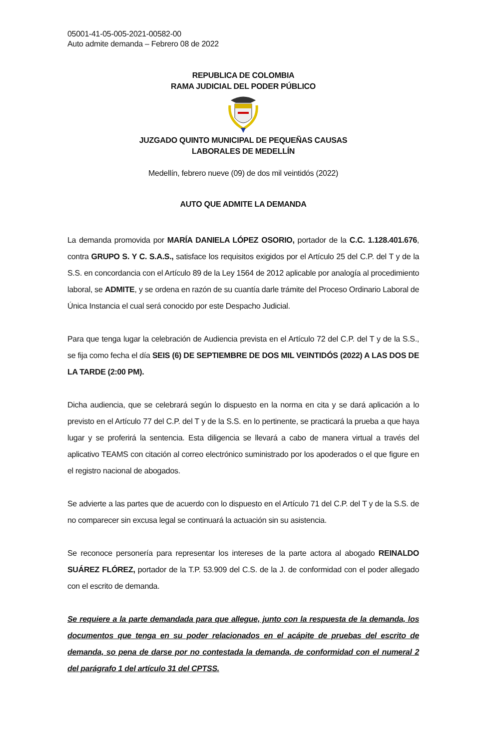05001-41-05-005-2021-00582-00
Auto admite demanda – Febrero 08 de 2022
REPUBLICA DE COLOMBIA
RAMA JUDICIAL DEL PODER PÚBLICO
JUZGADO QUINTO MUNICIPAL DE PEQUEÑAS CAUSAS
LABORALES DE MEDELLÍN
Medellín, febrero nueve (09) de dos mil veintidós (2022)
AUTO QUE ADMITE LA DEMANDA
La demanda promovida por MARÍA DANIELA LÓPEZ OSORIO, portador de la C.C. 1.128.401.676, contra GRUPO S. Y C. S.A.S., satisface los requisitos exigidos por el Artículo 25 del C.P. del T y de la S.S. en concordancia con el Artículo 89 de la Ley 1564 de 2012 aplicable por analogía al procedimiento laboral, se ADMITE, y se ordena en razón de su cuantía darle trámite del Proceso Ordinario Laboral de Única Instancia el cual será conocido por este Despacho Judicial.
Para que tenga lugar la celebración de Audiencia prevista en el Artículo 72 del C.P. del T y de la S.S., se fija como fecha el día SEIS (6) DE SEPTIEMBRE DE DOS MIL VEINTIDÓS (2022) A LAS DOS DE LA TARDE (2:00 PM).
Dicha audiencia, que se celebrará según lo dispuesto en la norma en cita y se dará aplicación a lo previsto en el Artículo 77 del C.P. del T y de la S.S. en lo pertinente, se practicará la prueba a que haya lugar y se proferirá la sentencia. Esta diligencia se llevará a cabo de manera virtual a través del aplicativo TEAMS con citación al correo electrónico suministrado por los apoderados o el que figure en el registro nacional de abogados.
Se advierte a las partes que de acuerdo con lo dispuesto en el Artículo 71 del C.P. del T y de la S.S. de no comparecer sin excusa legal se continuará la actuación sin su asistencia.
Se reconoce personería para representar los intereses de la parte actora al abogado REINALDO SUÁREZ FLÓREZ, portador de la T.P. 53.909 del C.S. de la J. de conformidad con el poder allegado con el escrito de demanda.
Se requiere a la parte demandada para que allegue, junto con la respuesta de la demanda, los documentos que tenga en su poder relacionados en el acápite de pruebas del escrito de demanda, so pena de darse por no contestada la demanda, de conformidad con el numeral 2 del parágrafo 1 del artículo 31 del CPTSS.